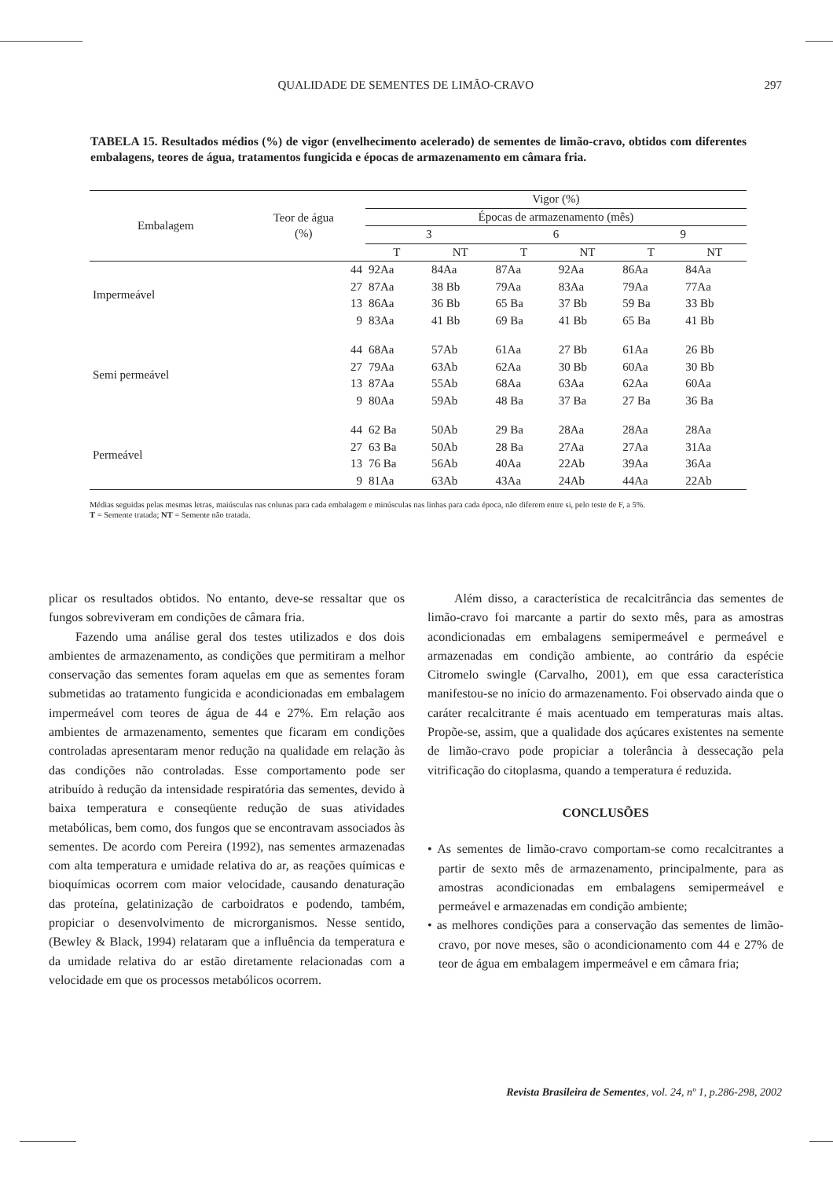QUALIDADE DE SEMENTES DE LIMÃO-CRAVO 297
TABELA 15. Resultados médios (%) de vigor (envelhecimento acelerado) de sementes de limão-cravo, obtidos com diferentes embalagens, teores de água, tratamentos fungicida e épocas de armazenamento em câmara fria.
| Embalagem | Teor de água (%) | Vigor (%) | | | | | |
| --- | --- | --- | --- | --- | --- | --- | --- |
| | | Épocas de armazenamento (mês) | | | | | |
| | | 3 | | 6 | | 9 | |
| | | T | NT | T | NT | T | NT |
| Impermeável | 44 | 92Aa | 84Aa | 87Aa | 92Aa | 86Aa | 84Aa |
| | 27 | 87Aa | 38 Bb | 79Aa | 83Aa | 79Aa | 77Aa |
| | 13 | 86Aa | 36 Bb | 65 Ba | 37 Bb | 59 Ba | 33 Bb |
| | 9 | 83Aa | 41 Bb | 69 Ba | 41 Bb | 65 Ba | 41 Bb |
| Semi permeável | 44 | 68Aa | 57Ab | 61Aa | 27 Bb | 61Aa | 26 Bb |
| | 27 | 79Aa | 63Ab | 62Aa | 30 Bb | 60Aa | 30 Bb |
| | 13 | 87Aa | 55Ab | 68Aa | 63Aa | 62Aa | 60Aa |
| | 9 | 80Aa | 59Ab | 48 Ba | 37 Ba | 27 Ba | 36 Ba |
| Permeável | 44 | 62 Ba | 50Ab | 29 Ba | 28Aa | 28Aa | 28Aa |
| | 27 | 63 Ba | 50Ab | 28 Ba | 27Aa | 27Aa | 31Aa |
| | 13 | 76 Ba | 56Ab | 40Aa | 22Ab | 39Aa | 36Aa |
| | 9 | 81Aa | 63Ab | 43Aa | 24Ab | 44Aa | 22Ab |
Médias seguidas pelas mesmas letras, maiúsculas nas colunas para cada embalagem e minúsculas nas linhas para cada época, não diferem entre si, pelo teste de F, a 5%.
T = Semente tratada; NT = Semente não tratada.
plicar os resultados obtidos. No entanto, deve-se ressaltar que os fungos sobreviveram em condições de câmara fria.
Fazendo uma análise geral dos testes utilizados e dos dois ambientes de armazenamento, as condições que permitiram a melhor conservação das sementes foram aquelas em que as sementes foram submetidas ao tratamento fungicida e acondicionadas em embalagem impermeável com teores de água de 44 e 27%. Em relação aos ambientes de armazenamento, sementes que ficaram em condições controladas apresentaram menor redução na qualidade em relação às das condições não controladas. Esse comportamento pode ser atribuído à redução da intensidade respiratória das sementes, devido à baixa temperatura e conseqüente redução de suas atividades metabólicas, bem como, dos fungos que se encontravam associados às sementes. De acordo com Pereira (1992), nas sementes armazenadas com alta temperatura e umidade relativa do ar, as reações químicas e bioquímicas ocorrem com maior velocidade, causando denaturação das proteína, gelatinização de carboidratos e podendo, também, propiciar o desenvolvimento de microrganismos. Nesse sentido, (Bewley & Black, 1994) relataram que a influência da temperatura e da umidade relativa do ar estão diretamente relacionadas com a velocidade em que os processos metabólicos ocorrem.
Além disso, a característica de recalcitrância das sementes de limão-cravo foi marcante a partir do sexto mês, para as amostras acondicionadas em embalagens semipermeável e permeável e armazenadas em condição ambiente, ao contrário da espécie Citromelo swingle (Carvalho, 2001), em que essa característica manifestou-se no início do armazenamento. Foi observado ainda que o caráter recalcitrante é mais acentuado em temperaturas mais altas. Propõe-se, assim, que a qualidade dos açúcares existentes na semente de limão-cravo pode propiciar a tolerância à dessecação pela vitrificação do citoplasma, quando a temperatura é reduzida.
CONCLUSÕES
• As sementes de limão-cravo comportam-se como recalcitrantes a partir de sexto mês de armazenamento, principalmente, para as amostras acondicionadas em embalagens semipermeável e permeável e armazenadas em condição ambiente;
• as melhores condições para a conservação das sementes de limão-cravo, por nove meses, são o acondicionamento com 44 e 27% de teor de água em embalagem impermeável e em câmara fria;
Revista Brasileira de Sementes, vol. 24, nº 1, p.286-298, 2002